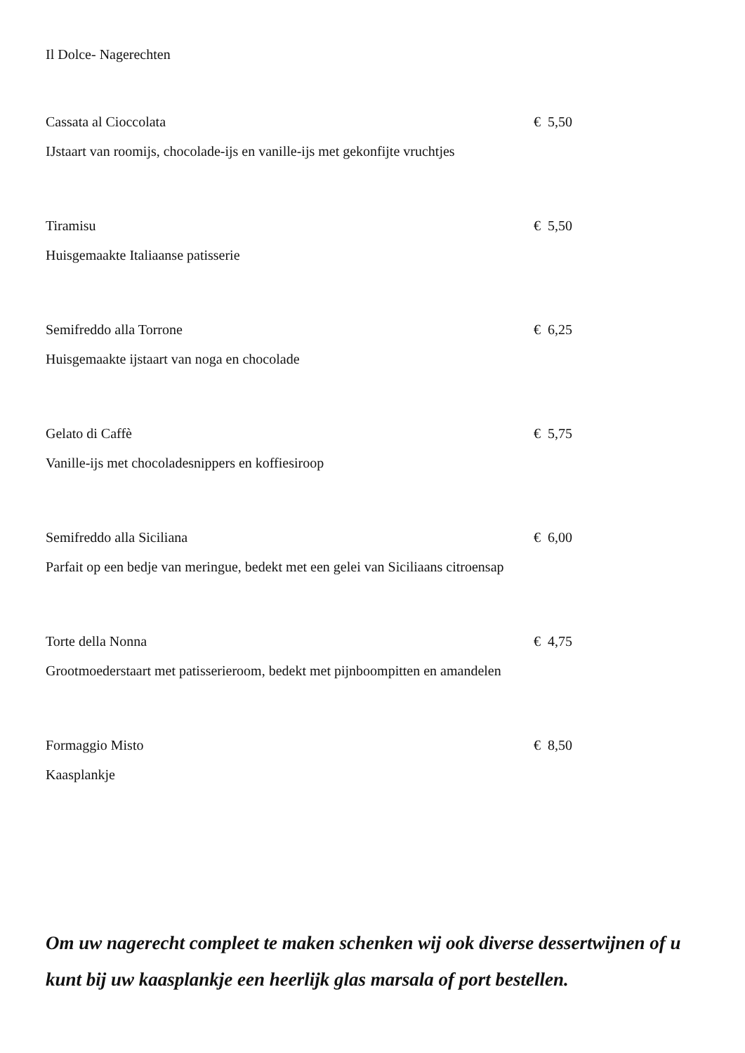Il Dolce- Nagerechten
Cassata al Cioccolata € 5,50
IJstaart van roomijs, chocolade-ijs en vanille-ijs met gekonfijte vruchtjes
Tiramisu € 5,50
Huisgemaakte Italiaanse patisserie
Semifreddo alla Torrone € 6,25
Huisgemaakte ijstaart van noga en chocolade
Gelato di Caffè € 5,75
Vanille-ijs met chocoladesnippers en koffiesiroop
Semifreddo alla Siciliana € 6,00
Parfait op een bedje van meringue, bedekt met een gelei van Siciliaans citroensap
Torte della Nonna € 4,75
Grootmoederstaart met patisserieroom, bedekt met pijnboompitten en amandelen
Formaggio Misto € 8,50
Kaasplankje
Om uw nagerecht compleet te maken schenken wij ook diverse dessertwijnen of u kunt bij uw kaasplankje een heerlijk glas marsala of port bestellen.